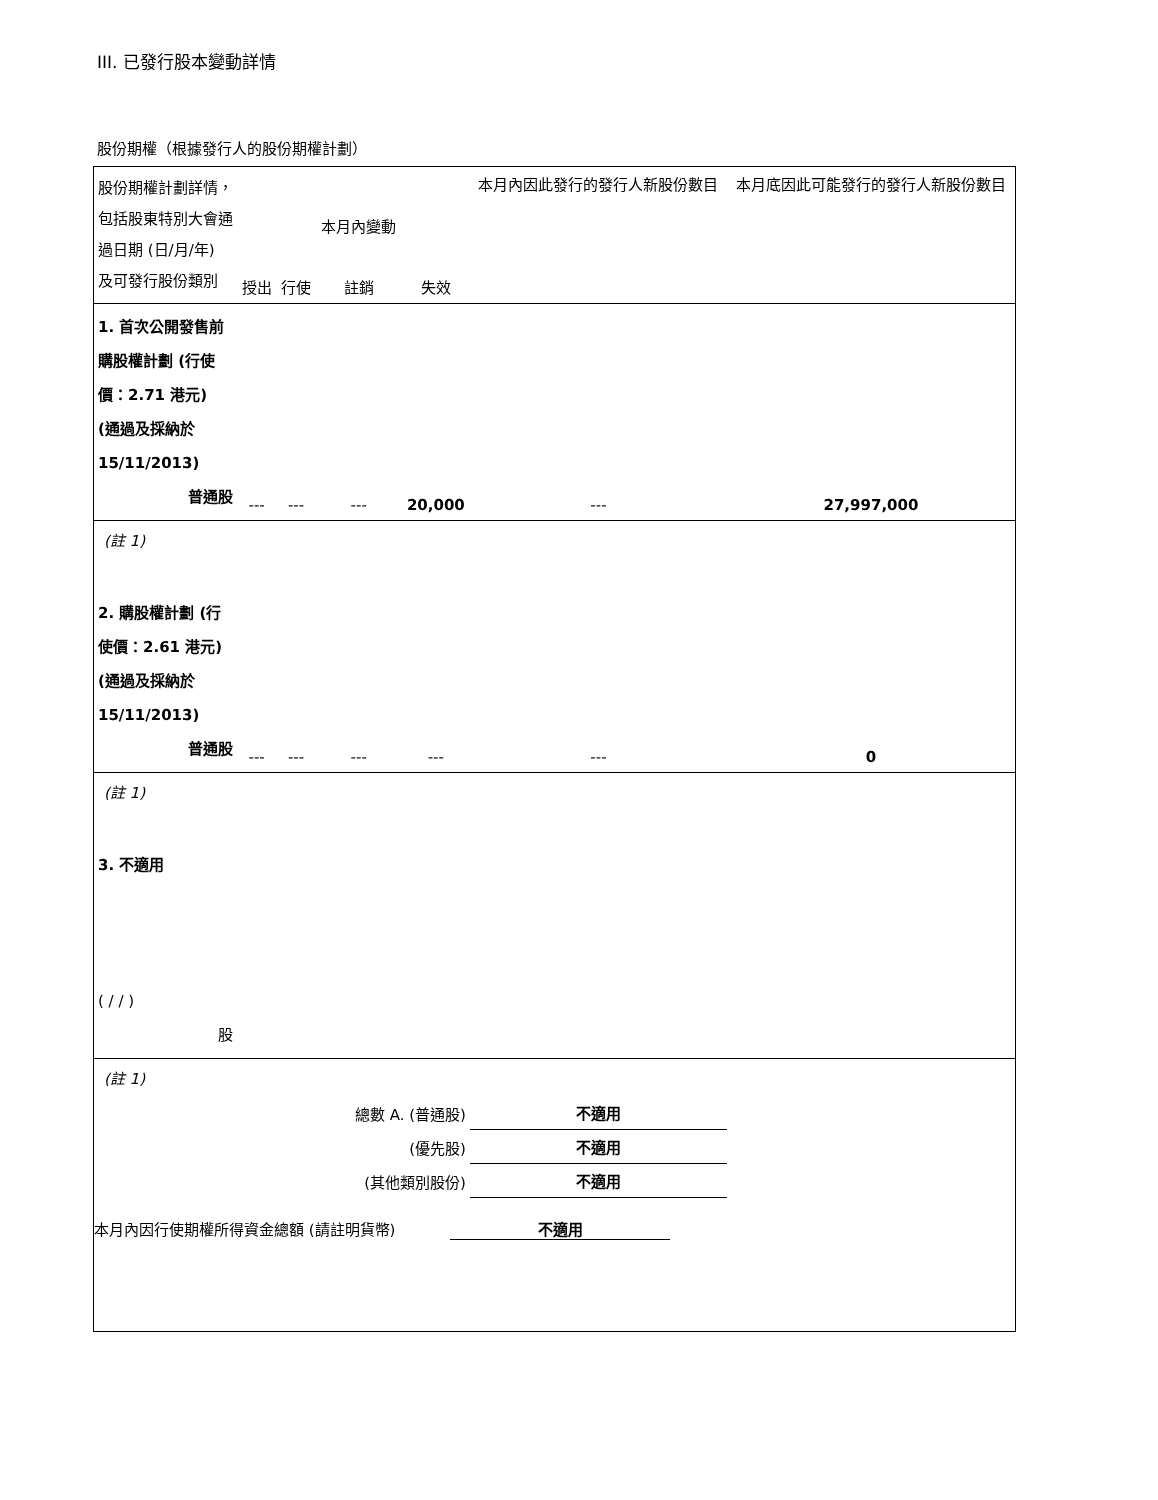III. 已發行股本變動詳情
股份期權（根據發行人的股份期權計劃）
| 股份期權計劃詳情，包括股東特別大會通過日期 (日/月/年) 及可發行股份類別 | 授出 | 行使 | 本月內變動 註銷 | 失效 | 本月內因此發行的發行人新股份數目 | 本月底因此可能發行的發行人新股份數目 |
| 1. 首次公開發售前購股權計劃 (行使價：2.71 港元) (通過及採納於 15/11/2013) 普通股 | --- | --- | --- | 20,000 | --- | 27,997,000 |
| (註 1) | | | | | | |
| 2. 購股權計劃 (行使價：2.61 港元) (通過及採納於 15/11/2013) 普通股 | --- | --- | --- | --- | --- | 0 |
| (註 1) | | | | | | |
| 3. 不適用 ( / / ) 股 | | | | | | |
| (註 1) | | | | | | |
| 總數 A. (普通股) | | | | | 不適用 | |
| (優先股) | | | | | 不適用 | |
| (其他類別股份) | | | | | 不適用 | |
本月內因行使期權所得資金總額 (請註明貨幣) 不適用